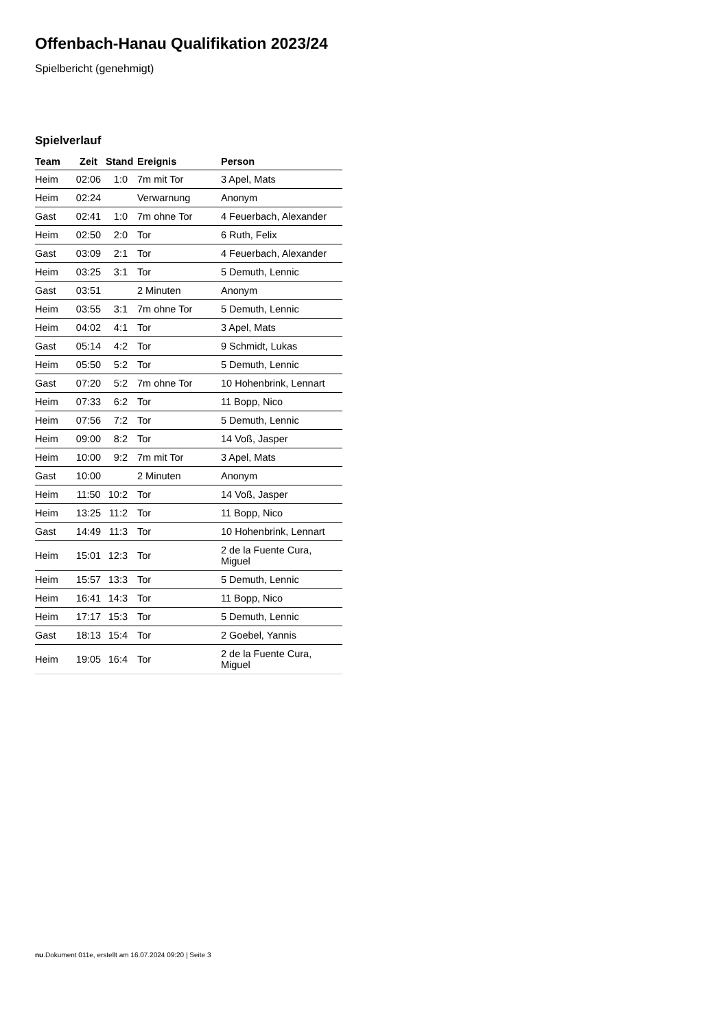Offenbach-Hanau Qualifikation 2023/24
Spielbericht (genehmigt)
Spielverlauf
| Team | Zeit | Stand | Ereignis | Person |
| --- | --- | --- | --- | --- |
| Heim | 02:06 | 1:0 | 7m mit Tor | 3 Apel, Mats |
| Heim | 02:24 | | Verwarnung | Anonym |
| Gast | 02:41 | 1:0 | 7m ohne Tor | 4 Feuerbach, Alexander |
| Heim | 02:50 | 2:0 | Tor | 6 Ruth, Felix |
| Gast | 03:09 | 2:1 | Tor | 4 Feuerbach, Alexander |
| Heim | 03:25 | 3:1 | Tor | 5 Demuth, Lennic |
| Gast | 03:51 | | 2 Minuten | Anonym |
| Heim | 03:55 | 3:1 | 7m ohne Tor | 5 Demuth, Lennic |
| Heim | 04:02 | 4:1 | Tor | 3 Apel, Mats |
| Gast | 05:14 | 4:2 | Tor | 9 Schmidt, Lukas |
| Heim | 05:50 | 5:2 | Tor | 5 Demuth, Lennic |
| Gast | 07:20 | 5:2 | 7m ohne Tor | 10 Hohenbrink, Lennart |
| Heim | 07:33 | 6:2 | Tor | 11 Bopp, Nico |
| Heim | 07:56 | 7:2 | Tor | 5 Demuth, Lennic |
| Heim | 09:00 | 8:2 | Tor | 14 Voß, Jasper |
| Heim | 10:00 | 9:2 | 7m mit Tor | 3 Apel, Mats |
| Gast | 10:00 | | 2 Minuten | Anonym |
| Heim | 11:50 | 10:2 | Tor | 14 Voß, Jasper |
| Heim | 13:25 | 11:2 | Tor | 11 Bopp, Nico |
| Gast | 14:49 | 11:3 | Tor | 10 Hohenbrink, Lennart |
| Heim | 15:01 | 12:3 | Tor | 2 de la Fuente Cura, Miguel |
| Heim | 15:57 | 13:3 | Tor | 5 Demuth, Lennic |
| Heim | 16:41 | 14:3 | Tor | 11 Bopp, Nico |
| Heim | 17:17 | 15:3 | Tor | 5 Demuth, Lennic |
| Gast | 18:13 | 15:4 | Tor | 2 Goebel, Yannis |
| Heim | 19:05 | 16:4 | Tor | 2 de la Fuente Cura, Miguel |
nu.Dokument 011e, erstellt am 16.07.2024 09:20 | Seite 3